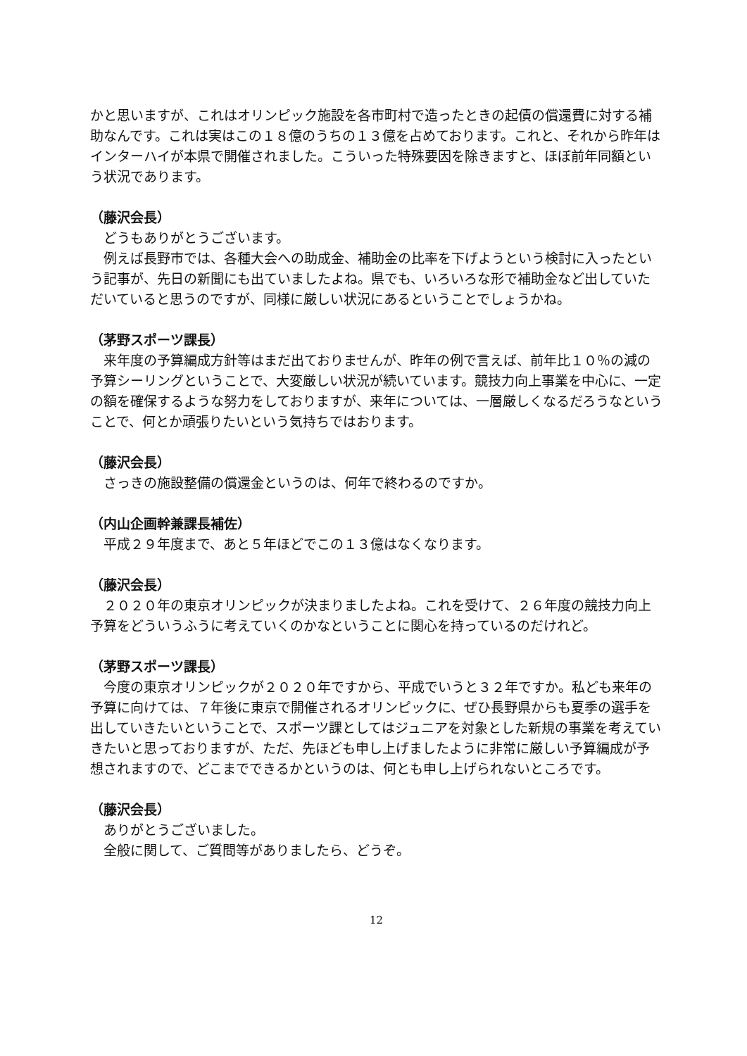かと思いますが、これはオリンピック施設を各市町村で造ったときの起債の償還費に対する補助なんです。これは実はこの１８億のうちの１３億を占めております。これと、それから昨年はインターハイが本県で開催されました。こういった特殊要因を除きますと、ほぼ前年同額という状況であります。
（藤沢会長）
どうもありがとうございます。
例えば長野市では、各種大会への助成金、補助金の比率を下げようという検討に入ったという記事が、先日の新聞にも出ていましたよね。県でも、いろいろな形で補助金など出していただいていると思うのですが、同様に厳しい状況にあるということでしょうかね。
（茅野スポーツ課長）
来年度の予算編成方針等はまだ出ておりませんが、昨年の例で言えば、前年比１０％の減の予算シーリングということで、大変厳しい状況が続いています。競技力向上事業を中心に、一定の額を確保するような努力をしておりますが、来年については、一層厳しくなるだろうなということで、何とか頑張りたいという気持ちではおります。
（藤沢会長）
さっきの施設整備の償還金というのは、何年で終わるのですか。
（内山企画幹兼課長補佐）
平成２９年度まで、あと５年ほどでこの１３億はなくなります。
（藤沢会長）
２０２０年の東京オリンピックが決まりましたよね。これを受けて、２６年度の競技力向上予算をどういうふうに考えていくのかなということに関心を持っているのだけれど。
（茅野スポーツ課長）
今度の東京オリンピックが２０２０年ですから、平成でいうと３２年ですか。私ども来年の予算に向けては、７年後に東京で開催されるオリンピックに、ぜひ長野県からも夏季の選手を出していきたいということで、スポーツ課としてはジュニアを対象とした新規の事業を考えていきたいと思っておりますが、ただ、先ほども申し上げましたように非常に厳しい予算編成が予想されますので、どこまでできるかというのは、何とも申し上げられないところです。
（藤沢会長）
ありがとうございました。
全般に関して、ご質問等がありましたら、どうぞ。
12